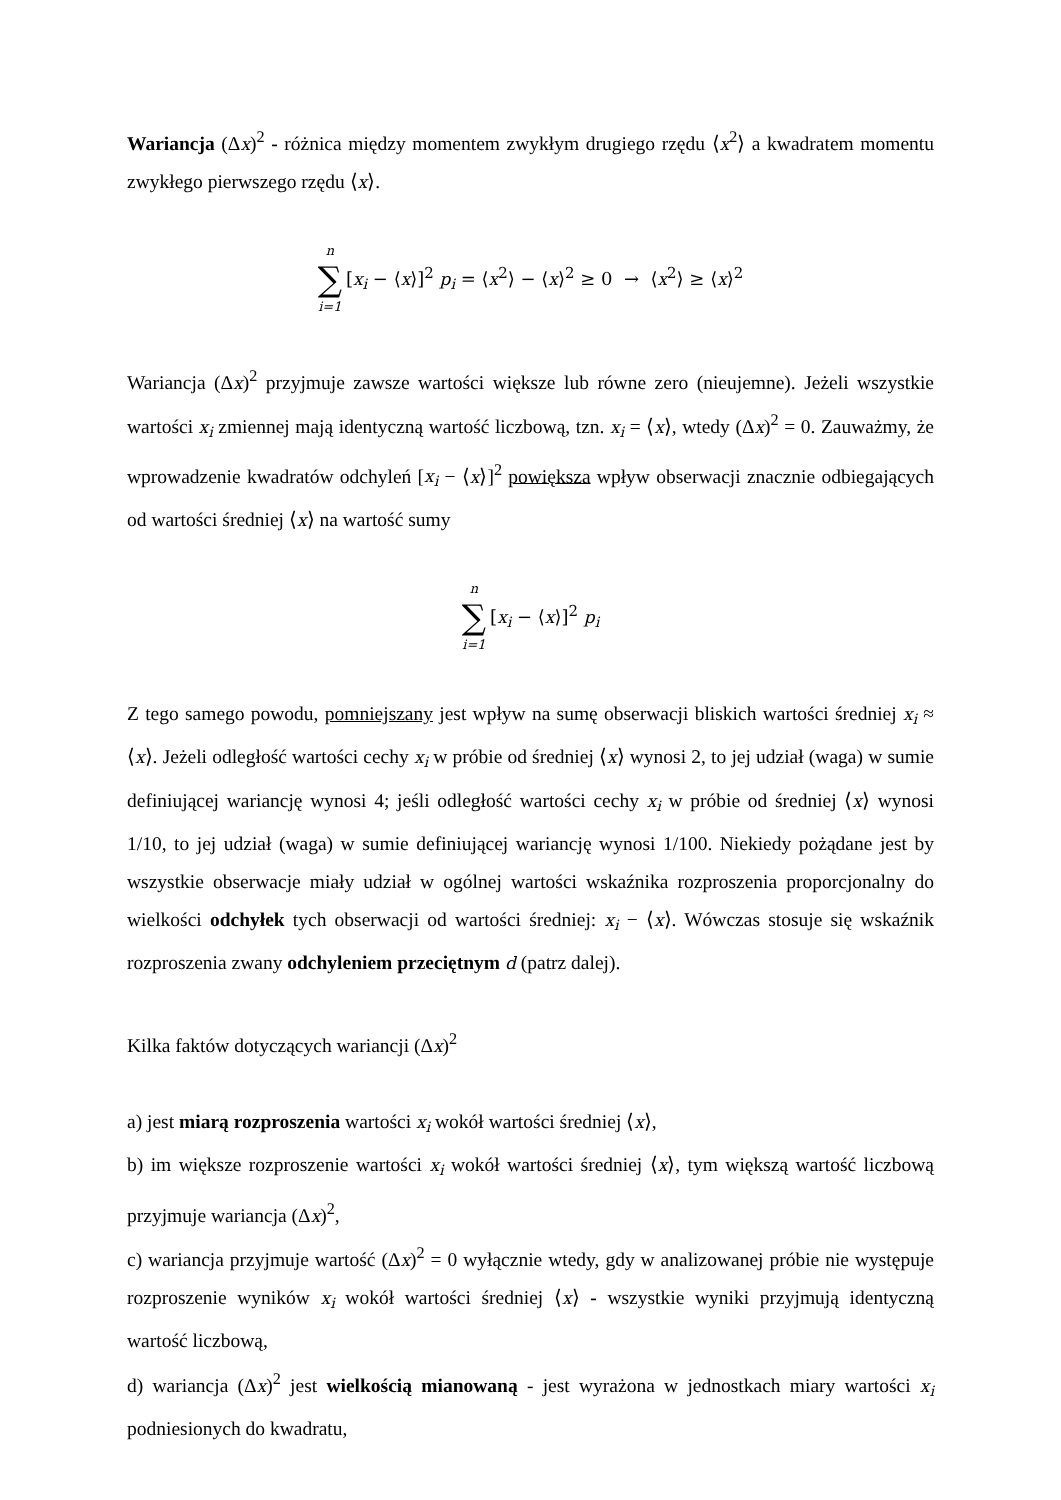Wariancja (Δx)<sup>2</sup> - różnica między momentem zwykłym drugiego rzędu ⟨x<sup>2</sup>⟩ a kwadratem momentu zwykłego pierwszego rzędu ⟨x⟩.
n ∑ i=1 [x<sub>i</sub> − ⟨x⟩]<sup>2</sup> p<sub>i</sub> = ⟨x<sup>2</sup>⟩ − ⟨x⟩<sup>2</sup> ≥ 0 → ⟨x<sup>2</sup>⟩ ≥ ⟨x⟩<sup>2</sup>
Wariancja (Δx)<sup>2</sup> przyjmuje zawsze wartości większe lub równe zero (nieujemne). Jeżeli wszystkie wartości x<sub>i</sub> zmiennej mają identyczną wartość liczbową, tzn. x<sub>i</sub> = ⟨x⟩, wtedy (Δx)<sup>2</sup> = 0. Zauważmy, że wprowadzenie kwadratów odchyleń [x<sub>i</sub> − ⟨x⟩]<sup>2</sup> powiększa wpływ obserwacji znacznie odbiegających od wartości średniej ⟨x⟩ na wartość sumy
n ∑ i=1 [x<sub>i</sub> − ⟨x⟩]<sup>2</sup> p<sub>i</sub>
Z tego samego powodu, pomniejszany jest wpływ na sumę obserwacji bliskich wartości średniej x<sub>i</sub> ≈ ⟨x⟩. Jeżeli odległość wartości cechy x<sub>i</sub> w próbie od średniej ⟨x⟩ wynosi 2, to jej udział (waga) w sumie definiującej wariancję wynosi 4; jeśli odległość wartości cechy x<sub>i</sub> w próbie od średniej ⟨x⟩ wynosi 1/10, to jej udział (waga) w sumie definiującej wariancję wynosi 1/100. Niekiedy pożądane jest by wszystkie obserwacje miały udział w ogólnej wartości wskaźnika rozproszenia proporcjonalny do wielkości odchyłek tych obserwacji od wartości średniej: x<sub>i</sub> − ⟨x⟩. Wówczas stosuje się wskaźnik rozproszenia zwany odchyleniem przeciętnym d (patrz dalej).
Kilka faktów dotyczących wariancji (Δx)<sup>2</sup>
a) jest miarą rozproszenia wartości x<sub>i</sub> wokół wartości średniej ⟨x⟩,
b) im większe rozproszenie wartości x<sub>i</sub> wokół wartości średniej ⟨x⟩, tym większą wartość liczbową przyjmuje wariancja (Δx)<sup>2</sup>,
c) wariancja przyjmuje wartość (Δx)<sup>2</sup> = 0 wyłącznie wtedy, gdy w analizowanej próbie nie występuje rozproszenie wyników x<sub>i</sub> wokół wartości średniej ⟨x⟩ - wszystkie wyniki przyjmują identyczną wartość liczbową,
d) wariancja (Δx)<sup>2</sup> jest wielkością mianowaną - jest wyrażona w jednostkach miary wartości x<sub>i</sub> podniesionych do kwadratu,